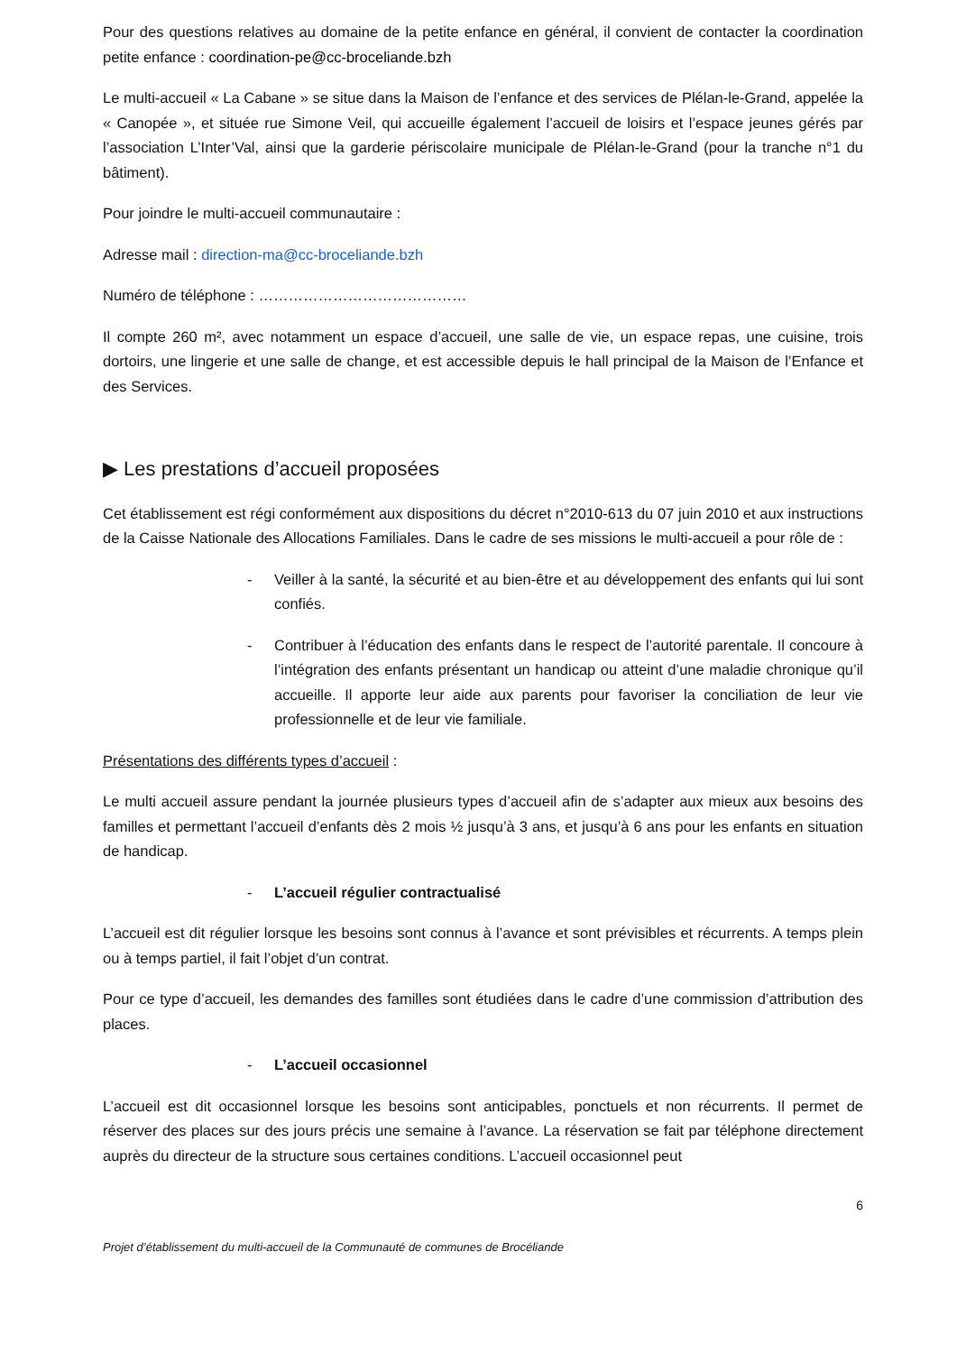Pour des questions relatives au domaine de la petite enfance en général, il convient de contacter la coordination petite enfance : coordination-pe@cc-broceliande.bzh
Le multi-accueil « La Cabane » se situe dans la Maison de l’enfance et des services de Plélan-le-Grand, appelée la « Canopée », et située rue Simone Veil, qui accueille également l’accueil de loisirs et l’espace jeunes gérés par l’association L’Inter’Val, ainsi que la garderie périscolaire municipale de Plélan-le-Grand (pour la tranche n°1 du bâtiment).
Pour joindre le multi-accueil communautaire :
Adresse mail : direction-ma@cc-broceliande.bzh
Numéro de téléphone : ……………………………………
Il compte 260 m², avec notamment un espace d’accueil, une salle de vie, un espace repas, une cuisine, trois dortoirs, une lingerie et une salle de change, et est accessible depuis le hall principal de la Maison de l’Enfance et des Services.
▶ Les prestations d’accueil proposées
Cet établissement est régi conformément aux dispositions du décret n°2010-613 du 07 juin 2010 et aux instructions de la Caisse Nationale des Allocations Familiales. Dans le cadre de ses missions le multi-accueil a pour rôle de :
- Veiller à la santé, la sécurité et au bien-être et au développement des enfants qui lui sont confiés.
- Contribuer à l’éducation des enfants dans le respect de l’autorité parentale. Il concoure à l’intégration des enfants présentant un handicap ou atteint d’une maladie chronique qu’il accueille. Il apporte leur aide aux parents pour favoriser la conciliation de leur vie professionnelle et de leur vie familiale.
Présentations des différents types d’accueil :
Le multi accueil assure pendant la journée plusieurs types d’accueil afin de s’adapter aux mieux aux besoins des familles et permettant l’accueil d’enfants dès 2 mois ½ jusqu’à 3 ans, et jusqu’à 6 ans pour les enfants en situation de handicap.
- L’accueil régulier contractualisé
L’accueil est dit régulier lorsque les besoins sont connus à l’avance et sont prévisibles et récurrents. A temps plein ou à temps partiel, il fait l’objet d’un contrat.
Pour ce type d’accueil, les demandes des familles sont étudiées dans le cadre d’une commission d’attribution des places.
- L’accueil occasionnel
L’accueil est dit occasionnel lorsque les besoins sont anticipables, ponctuels et non récurrents. Il permet de réserver des places sur des jours précis une semaine à l’avance. La réservation se fait par téléphone directement auprès du directeur de la structure sous certaines conditions. L’accueil occasionnel peut
6
Projet d’établissement du multi-accueil de la Communauté de communes de Brocéliande